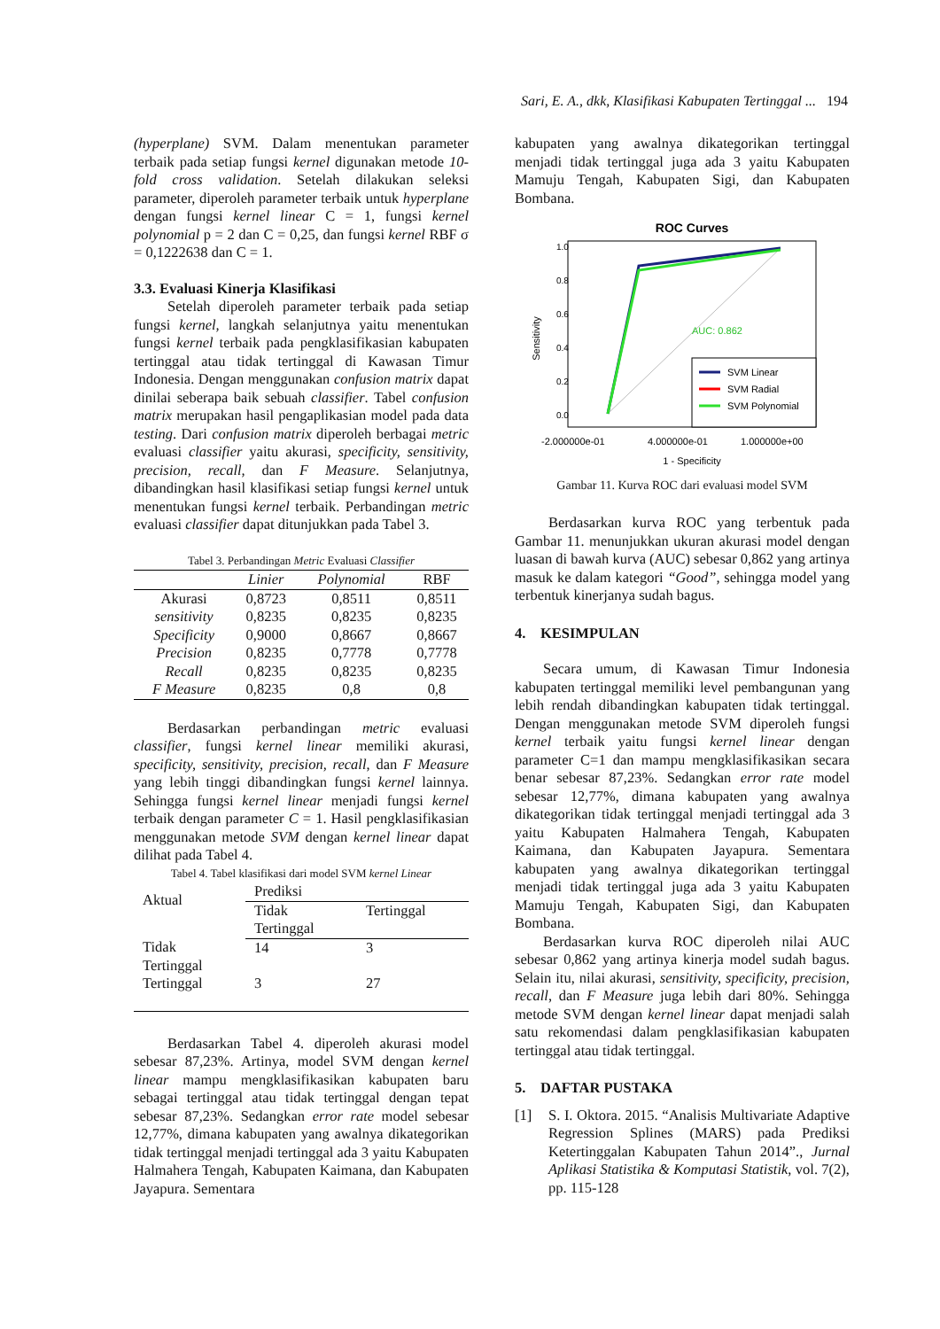Sari, E. A., dkk, Klasifikasi Kabupaten Tertinggal ... 194
(hyperplane) SVM. Dalam menentukan parameter terbaik pada setiap fungsi kernel digunakan metode 10-fold cross validation. Setelah dilakukan seleksi parameter, diperoleh parameter terbaik untuk hyperplane dengan fungsi kernel linear C = 1, fungsi kernel polynomial p = 2 dan C = 0,25, dan fungsi kernel RBF σ = 0,1222638 dan C = 1.
3.3. Evaluasi Kinerja Klasifikasi
Setelah diperoleh parameter terbaik pada setiap fungsi kernel, langkah selanjutnya yaitu menentukan fungsi kernel terbaik pada pengklasifikasian kabupaten tertinggal atau tidak tertinggal di Kawasan Timur Indonesia. Dengan menggunakan confusion matrix dapat dinilai seberapa baik sebuah classifier. Tabel confusion matrix merupakan hasil pengaplikasian model pada data testing. Dari confusion matrix diperoleh berbagai metric evaluasi classifier yaitu akurasi, specificity, sensitivity, precision, recall, dan F Measure. Selanjutnya, dibandingkan hasil klasifikasi setiap fungsi kernel untuk menentukan fungsi kernel terbaik. Perbandingan metric evaluasi classifier dapat ditunjukkan pada Tabel 3.
Tabel 3. Perbandingan Metric Evaluasi Classifier
| | Linier | Polynomial | RBF |
| --- | --- | --- | --- |
| Akurasi | 0,8723 | 0,8511 | 0,8511 |
| sensitivity | 0,8235 | 0,8235 | 0,8235 |
| Specificity | 0,9000 | 0,8667 | 0,8667 |
| Precision | 0,8235 | 0,7778 | 0,7778 |
| Recall | 0,8235 | 0,8235 | 0,8235 |
| F Measure | 0,8235 | 0,8 | 0,8 |
Berdasarkan perbandingan metric evaluasi classifier, fungsi kernel linear memiliki akurasi, specificity, sensitivity, precision, recall, dan F Measure yang lebih tinggi dibandingkan fungsi kernel lainnya. Sehingga fungsi kernel linear menjadi fungsi kernel terbaik dengan parameter C = 1. Hasil pengklasifikasian menggunakan metode SVM dengan kernel linear dapat dilihat pada Tabel 4.
Tabel 4. Tabel klasifikasi dari model SVM kernel Linear
| Aktual | Prediksi | |
| | Tidak Tertinggal | Tertinggal |
| Tidak Tertinggal | 14 | 3 |
| Tertinggal | 3 | 27 |
Berdasarkan Tabel 4. diperoleh akurasi model sebesar 87,23%. Artinya, model SVM dengan kernel linear mampu mengklasifikasikan kabupaten baru sebagai tertinggal atau tidak tertinggal dengan tepat sebesar 87,23%. Sedangkan error rate model sebesar 12,77%, dimana kabupaten yang awalnya dikategorikan tidak tertinggal menjadi tertinggal ada 3 yaitu Kabupaten Halmahera Tengah, Kabupaten Kaimana, dan Kabupaten Jayapura. Sementara
kabupaten yang awalnya dikategorikan tertinggal menjadi tidak tertinggal juga ada 3 yaitu Kabupaten Mamuju Tengah, Kabupaten Sigi, dan Kabupaten Bombana.
ROC Curves
AUC: 0.862
SVM Linear
SVM Radial
SVM Polynomial
0.0
0.2
0.4
0.6
0.8
1.0
Sensitivity
-2.000000e-01
4.000000e-01
1.000000e+00
1 - Specificity
Gambar 11. Kurva ROC dari evaluasi model SVM
Berdasarkan kurva ROC yang terbentuk pada Gambar 11. menunjukkan ukuran akurasi model dengan luasan di bawah kurva (AUC) sebesar 0,862 yang artinya masuk ke dalam kategori “Good”, sehingga model yang terbentuk kinerjanya sudah bagus.
4. KESIMPULAN
Secara umum, di Kawasan Timur Indonesia kabupaten tertinggal memiliki level pembangunan yang lebih rendah dibandingkan kabupaten tidak tertinggal. Dengan menggunakan metode SVM diperoleh fungsi kernel terbaik yaitu fungsi kernel linear dengan parameter C=1 dan mampu mengklasifikasikan secara benar sebesar 87,23%. Sedangkan error rate model sebesar 12,77%, dimana kabupaten yang awalnya dikategorikan tidak tertinggal menjadi tertinggal ada 3 yaitu Kabupaten Halmahera Tengah, Kabupaten Kaimana, dan Kabupaten Jayapura. Sementara kabupaten yang awalnya dikategorikan tertinggal menjadi tidak tertinggal juga ada 3 yaitu Kabupaten Mamuju Tengah, Kabupaten Sigi, dan Kabupaten Bombana.
Berdasarkan kurva ROC diperoleh nilai AUC sebesar 0,862 yang artinya kinerja model sudah bagus. Selain itu, nilai akurasi, sensitivity, specificity, precision, recall, dan F Measure juga lebih dari 80%. Sehingga metode SVM dengan kernel linear dapat menjadi salah satu rekomendasi dalam pengklasifikasian kabupaten tertinggal atau tidak tertinggal.
5. DAFTAR PUSTAKA
[1] S. I. Oktora. 2015. “Analisis Multivariate Adaptive Regression Splines (MARS) pada Prediksi Ketertinggalan Kabupaten Tahun 2014”., Jurnal Aplikasi Statistika & Komputasi Statistik, vol. 7(2), pp. 115-128